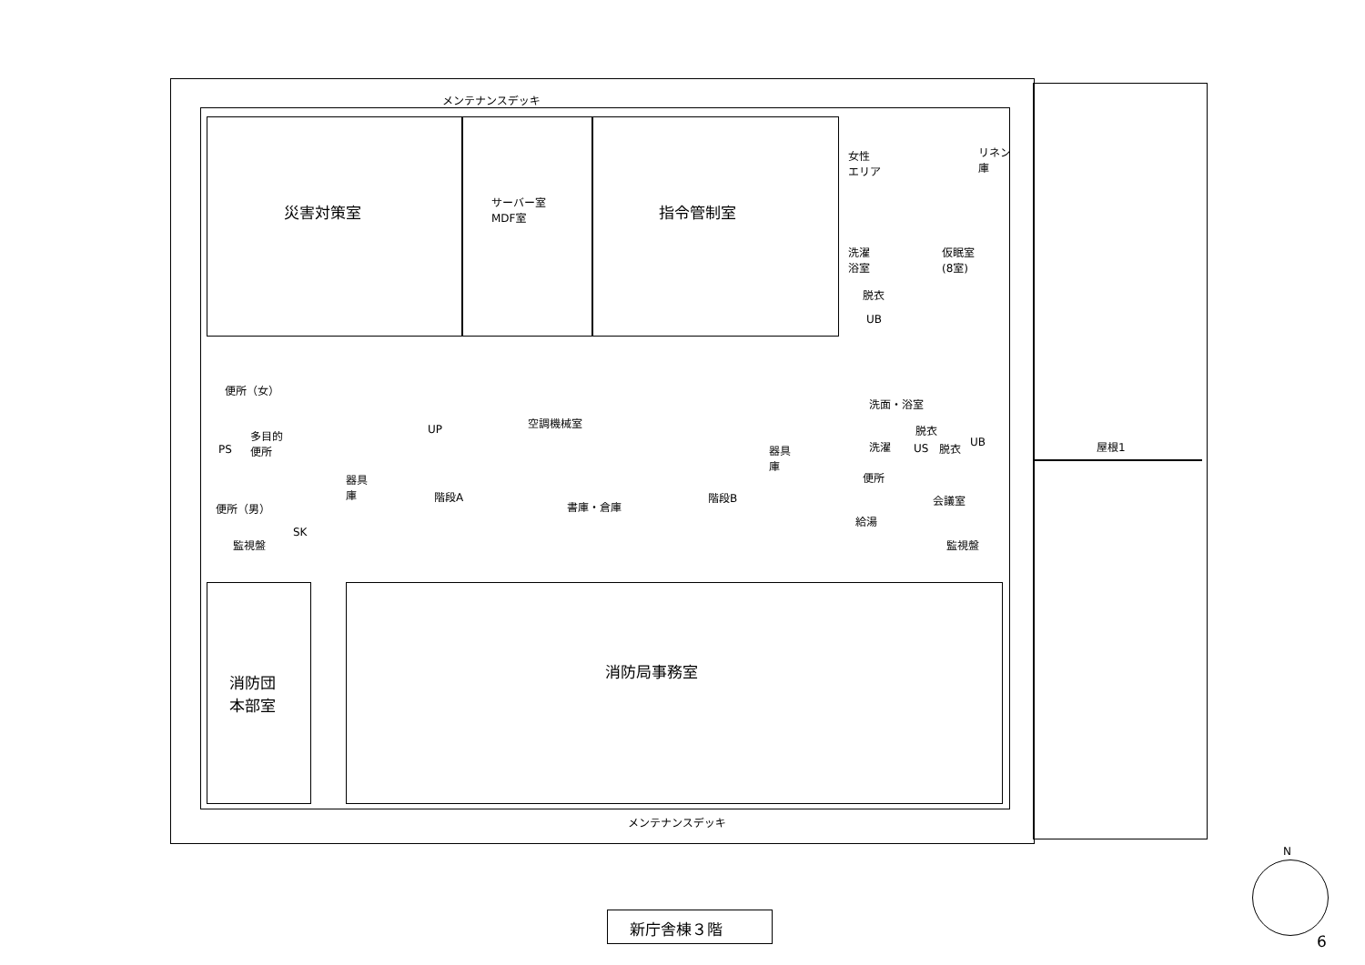メンテナンスデッキ
災害対策室
サーバー室
MDF室
指令管制室
女性
エリア
リネン
庫
洗濯
浴室
仮眠室
(8室)
脱衣
UB
便所（女）
PS
多目的
便所
便所（男）
SK
監視盤
器具
庫
階段A
UP
空調機械室
書庫・倉庫
器具
庫
階段B
洗面・浴室
脱衣
洗濯 US 脱衣 UB
便所
会議室
給湯
監視盤
屋根1
消防団
本部室
消防局事務室
メンテナンスデッキ
N
6
新庁舎棟３階